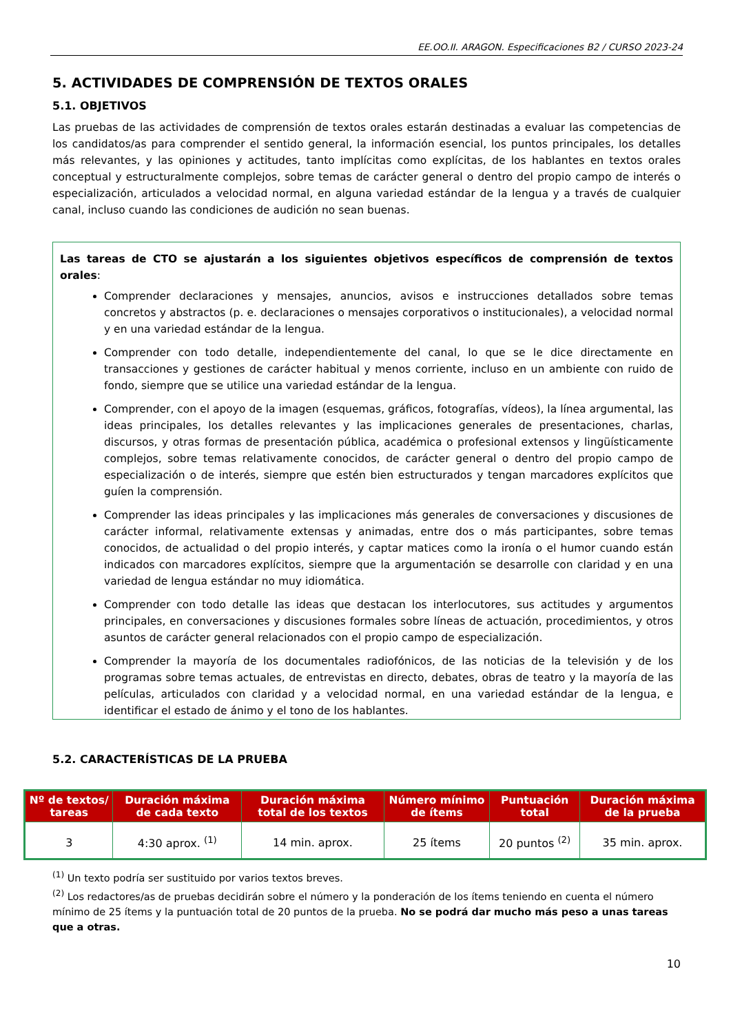EE.OO.II. ARAGON. Especificaciones B2 / CURSO 2023-24
5. ACTIVIDADES DE COMPRENSIÓN DE TEXTOS ORALES
5.1. OBJETIVOS
Las pruebas de las actividades de comprensión de textos orales estarán destinadas a evaluar las competencias de los candidatos/as para comprender el sentido general, la información esencial, los puntos principales, los detalles más relevantes, y las opiniones y actitudes, tanto implícitas como explícitas, de los hablantes en textos orales conceptual y estructuralmente complejos, sobre temas de carácter general o dentro del propio campo de interés o especialización, articulados a velocidad normal, en alguna variedad estándar de la lengua y a través de cualquier canal, incluso cuando las condiciones de audición no sean buenas.
Las tareas de CTO se ajustarán a los siguientes objetivos específicos de comprensión de textos orales:
Comprender declaraciones y mensajes, anuncios, avisos e instrucciones detallados sobre temas concretos y abstractos (p. e. declaraciones o mensajes corporativos o institucionales), a velocidad normal y en una variedad estándar de la lengua.
Comprender con todo detalle, independientemente del canal, lo que se le dice directamente en transacciones y gestiones de carácter habitual y menos corriente, incluso en un ambiente con ruido de fondo, siempre que se utilice una variedad estándar de la lengua.
Comprender, con el apoyo de la imagen (esquemas, gráficos, fotografías, vídeos), la línea argumental, las ideas principales, los detalles relevantes y las implicaciones generales de presentaciones, charlas, discursos, y otras formas de presentación pública, académica o profesional extensos y lingüísticamente complejos, sobre temas relativamente conocidos, de carácter general o dentro del propio campo de especialización o de interés, siempre que estén bien estructurados y tengan marcadores explícitos que guíen la comprensión.
Comprender las ideas principales y las implicaciones más generales de conversaciones y discusiones de carácter informal, relativamente extensas y animadas, entre dos o más participantes, sobre temas conocidos, de actualidad o del propio interés, y captar matices como la ironía o el humor cuando están indicados con marcadores explícitos, siempre que la argumentación se desarrolle con claridad y en una variedad de lengua estándar no muy idiomática.
Comprender con todo detalle las ideas que destacan los interlocutores, sus actitudes y argumentos principales, en conversaciones y discusiones formales sobre líneas de actuación, procedimientos, y otros asuntos de carácter general relacionados con el propio campo de especialización.
Comprender la mayoría de los documentales radiofónicos, de las noticias de la televisión y de los programas sobre temas actuales, de entrevistas en directo, debates, obras de teatro y la mayoría de las películas, articulados con claridad y a velocidad normal, en una variedad estándar de la lengua, e identificar el estado de ánimo y el tono de los hablantes.
5.2. CARACTERÍSTICAS DE LA PRUEBA
| Nº de textos/ tareas | Duración máxima de cada texto | Duración máxima total de los textos | Número mínimo de ítems | Puntuación total | Duración máxima de la prueba |
| --- | --- | --- | --- | --- | --- |
| 3 | 4:30 aprox. <sup>(1)</sup> | 14 min. aprox. | 25 ítems | 20 puntos <sup>(2)</sup> | 35 min. aprox. |
<sup>(1)</sup> Un texto podría ser sustituido por varios textos breves.
<sup>(2)</sup> Los redactores/as de pruebas decidirán sobre el número y la ponderación de los ítems teniendo en cuenta el número mínimo de 25 ítems y la puntuación total de 20 puntos de la prueba. No se podrá dar mucho más peso a unas tareas que a otras.
10